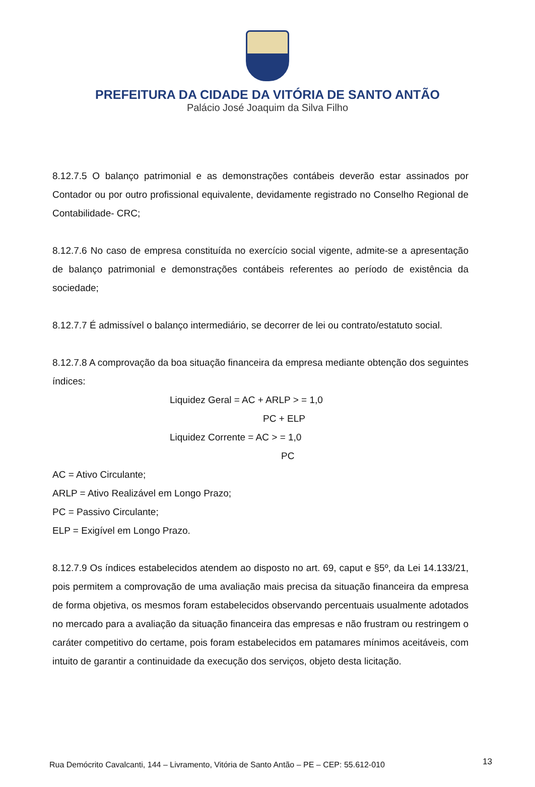PREFEITURA DA CIDADE DA VITÓRIA DE SANTO ANTÃO
Palácio José Joaquim da Silva Filho
8.12.7.5 O balanço patrimonial e as demonstrações contábeis deverão estar assinados por Contador ou por outro profissional equivalente, devidamente registrado no Conselho Regional de Contabilidade- CRC;
8.12.7.6 No caso de empresa constituída no exercício social vigente, admite-se a apresentação de balanço patrimonial e demonstrações contábeis referentes ao período de existência da sociedade;
8.12.7.7 É admissível o balanço intermediário, se decorrer de lei ou contrato/estatuto social.
8.12.7.8 A comprovação da boa situação financeira da empresa mediante obtenção dos seguintes índices:
Liquidez Geral = AC + ARLP > = 1,0
PC + ELP
Liquidez Corrente = AC > = 1,0
PC
AC = Ativo Circulante;
ARLP = Ativo Realizável em Longo Prazo;
PC = Passivo Circulante;
ELP = Exigível em Longo Prazo.
8.12.7.9 Os índices estabelecidos atendem ao disposto no art. 69, caput e §5º, da Lei 14.133/21, pois permitem a comprovação de uma avaliação mais precisa da situação financeira da empresa de forma objetiva, os mesmos foram estabelecidos observando percentuais usualmente adotados no mercado para a avaliação da situação financeira das empresas e não frustram ou restringem o caráter competitivo do certame, pois foram estabelecidos em patamares mínimos aceitáveis, com intuito de garantir a continuidade da execução dos serviços, objeto desta licitação.
Rua Demócrito Cavalcanti, 144 – Livramento, Vitória de Santo Antão – PE – CEP: 55.612-010
13